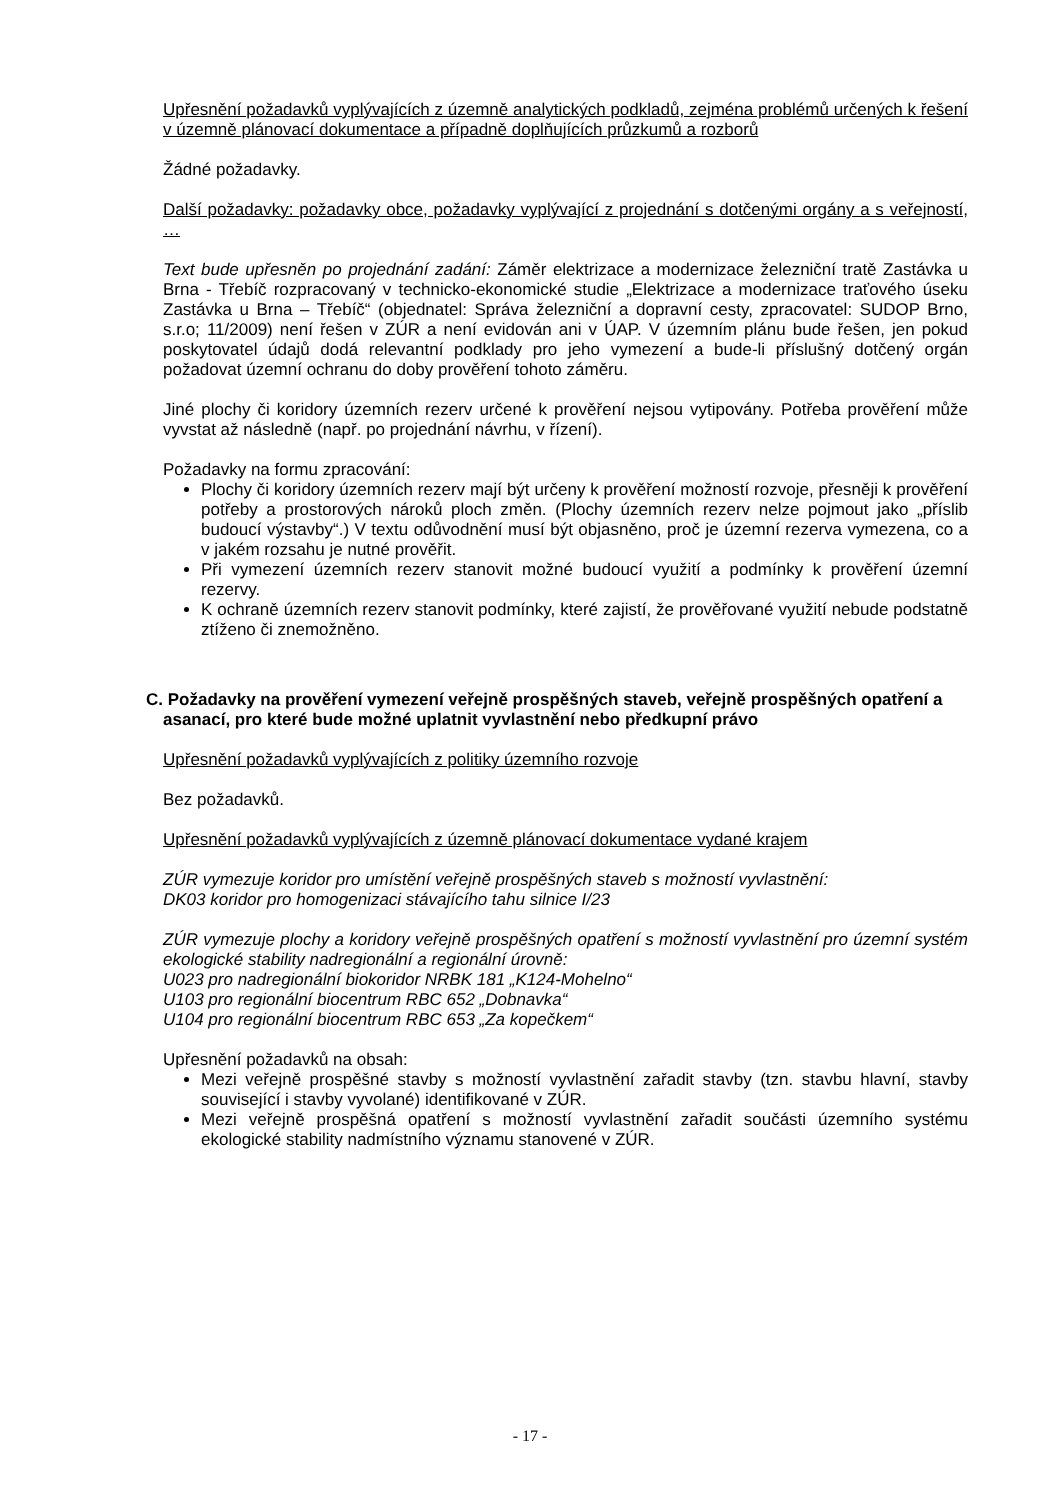Upřesnění požadavků vyplývajících z územně analytických podkladů, zejména problémů určených k řešení v územně plánovací dokumentace a případně doplňujících průzkumů a rozborů
Žádné požadavky.
Další požadavky: požadavky obce, požadavky vyplývající z projednání s dotčenými orgány a s veřejností, …
Text bude upřesněn po projednání zadání: Záměr elektrizace a modernizace železniční tratě Zastávka u Brna - Třebíč rozpracovaný v technicko-ekonomické studie „Elektrizace a modernizace traťového úseku Zastávka u Brna – Třebíč“ (objednatel: Správa železniční a dopravní cesty, zpracovatel: SUDOP Brno, s.r.o; 11/2009) není řešen v ZÚR a není evidován ani v ÚAP. V územním plánu bude řešen, jen pokud poskytovatel údajů dodá relevantní podklady pro jeho vymezení a bude-li příslušný dotčený orgán požadovat územní ochranu do doby prověření tohoto záměru.
Jiné plochy či koridory územních rezerv určené k prověření nejsou vytipovány. Potřeba prověření může vyvstat až následně (např. po projednání návrhu, v řízení).
Požadavky na formu zpracování:
Plochy či koridory územních rezerv mají být určeny k prověření možností rozvoje, přesněji k prověření potřeby a prostorových nároků ploch změn. (Plochy územních rezerv nelze pojmout jako „příslib budoucí výstavby“.) V textu odůvodnění musí být objasněno, proč je územní rezerva vymezena, co a v jakém rozsahu je nutné prověřit.
Při vymezení územních rezerv stanovit možné budoucí využití a podmínky k prověření územní rezervy.
K ochraně územních rezerv stanovit podmínky, které zajistí, že prověřované využití nebude podstatně ztíženo či znemožněno.
C. Požadavky na prověření vymezení veřejně prospěšných staveb, veřejně prospěšných opatření a asanací, pro které bude možné uplatnit vyvlastnění nebo předkupní právo
Upřesnění požadavků vyplývajících z politiky územního rozvoje
Bez požadavků.
Upřesnění požadavků vyplývajících z územně plánovací dokumentace vydané krajem
ZÚR vymezuje koridor pro umístění veřejně prospěšných staveb s možností vyvlastnění:
DK03 koridor pro homogenizaci stávajícího tahu silnice I/23
ZÚR vymezuje plochy a koridory veřejně prospěšných opatření s možností vyvlastnění pro územní systém ekologické stability nadregionální a regionální úrovně:
U023 pro nadregionální biokoridor NRBK 181 „K124-Mohelno“
U103 pro regionální biocentrum RBC 652 „Dobnavka“
U104 pro regionální biocentrum RBC 653 „Za kopečkem“
Upřesnění požadavků na obsah:
Mezi veřejně prospěšné stavby s možností vyvlastnění zařadit stavby (tzn. stavbu hlavní, stavby související i stavby vyvolané) identifikované v ZÚR.
Mezi veřejně prospěšná opatření s možností vyvlastnění zařadit součásti územního systému ekologické stability nadmístního významu stanovené v ZÚR.
- 17 -